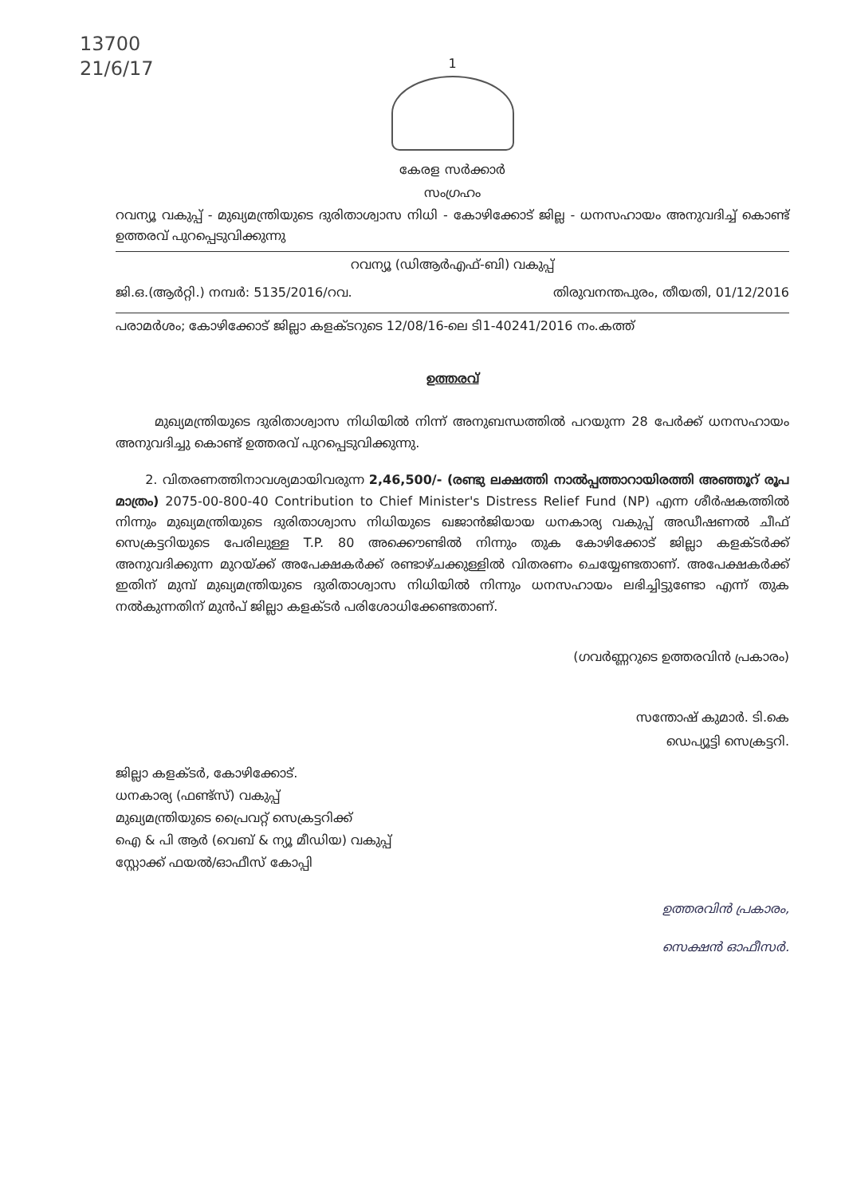13700
21/6/17
1
കേരള സർക്കാർ
സംഗ്രഹം
റവന്യൂ വകുപ്പ് - മുഖ്യമന്ത്രിയുടെ ദുരിതാശ്വാസ നിധി - കോഴിക്കോട് ജില്ല - ധനസഹായം അനുവദിച്ച് കൊണ്ട് ഉത്തരവ് പുറപ്പെടുവിക്കുന്നു
റവന്യൂ (ഡിആർഎഫ്-ബി) വകുപ്പ്
ജി.ഒ.(ആർറ്റി.) നമ്പർ: 5135/2016/റവ. തിരുവനന്തപുരം, തീയതി, 01/12/2016
പരാമർശം; കോഴിക്കോട് ജില്ലാ കളക്ടറുടെ 12/08/16-ലെ ടി1-40241/2016 നം.കത്ത്
ഉത്തരവ്
മുഖ്യമന്ത്രിയുടെ ദുരിതാശ്വാസ നിധിയിൽ നിന്ന് അനുബന്ധത്തിൽ പറയുന്ന 28 പേർക്ക് ധനസഹായം അനുവദിച്ചു കൊണ്ട് ഉത്തരവ് പുറപ്പെടുവിക്കുന്നു.
2. വിതരണത്തിനാവശ്യമായിവരുന്ന 2,46,500/- (രണ്ടു ലക്ഷത്തി നാൽപ്പത്താറായിരത്തി അഞ്ഞൂറ് രൂപ മാത്രം) 2075-00-800-40 Contribution to Chief Minister's Distress Relief Fund (NP) എന്ന ശീർഷകത്തിൽ നിന്നും മുഖ്യമന്ത്രിയുടെ ദുരിതാശ്വാസ നിധിയുടെ ഖജാൻജിയായ ധനകാര്യ വകുപ്പ് അഡീഷണൽ ചീഫ് സെക്രട്ടറിയുടെ പേരിലുള്ള T.P. 80 അക്കൌണ്ടിൽ നിന്നും തുക കോഴിക്കോട് ജില്ലാ കളക്ടർക്ക് അനുവദിക്കുന്ന മുറയ്ക്ക് അപേക്ഷകർക്ക് രണ്ടാഴ്ചക്കുള്ളിൽ വിതരണം ചെയ്യേണ്ടതാണ്. അപേക്ഷകർക്ക് ഇതിന് മുമ്പ് മുഖ്യമന്ത്രിയുടെ ദുരിതാശ്വാസ നിധിയിൽ നിന്നും ധനസഹായം ലഭിച്ചിട്ടുണ്ടോ എന്ന് തുക നൽകുന്നതിന് മുൻപ് ജില്ലാ കളക്ടർ പരിശോധിക്കേണ്ടതാണ്.
(ഗവർണ്ണറുടെ ഉത്തരവിൻ പ്രകാരം)
സന്തോഷ് കുമാർ. ടി.കെ
ഡെപ്യൂട്ടി സെക്രട്ടറി.
ജില്ലാ കളക്ടർ, കോഴിക്കോട്.
ധനകാര്യ (ഫണ്ട്സ്) വകുപ്പ്
മുഖ്യമന്ത്രിയുടെ പ്രൈവറ്റ് സെക്രട്ടറിക്ക്
ഐ & പി ആർ (വെബ് & ന്യൂ മീഡിയ) വകുപ്പ്
സ്റ്റോക്ക് ഫയൽ/ഓഫീസ് കോപ്പി
ഉത്തരവിൻ പ്രകാരം,
സെക്ഷൻ ഓഫീസർ.